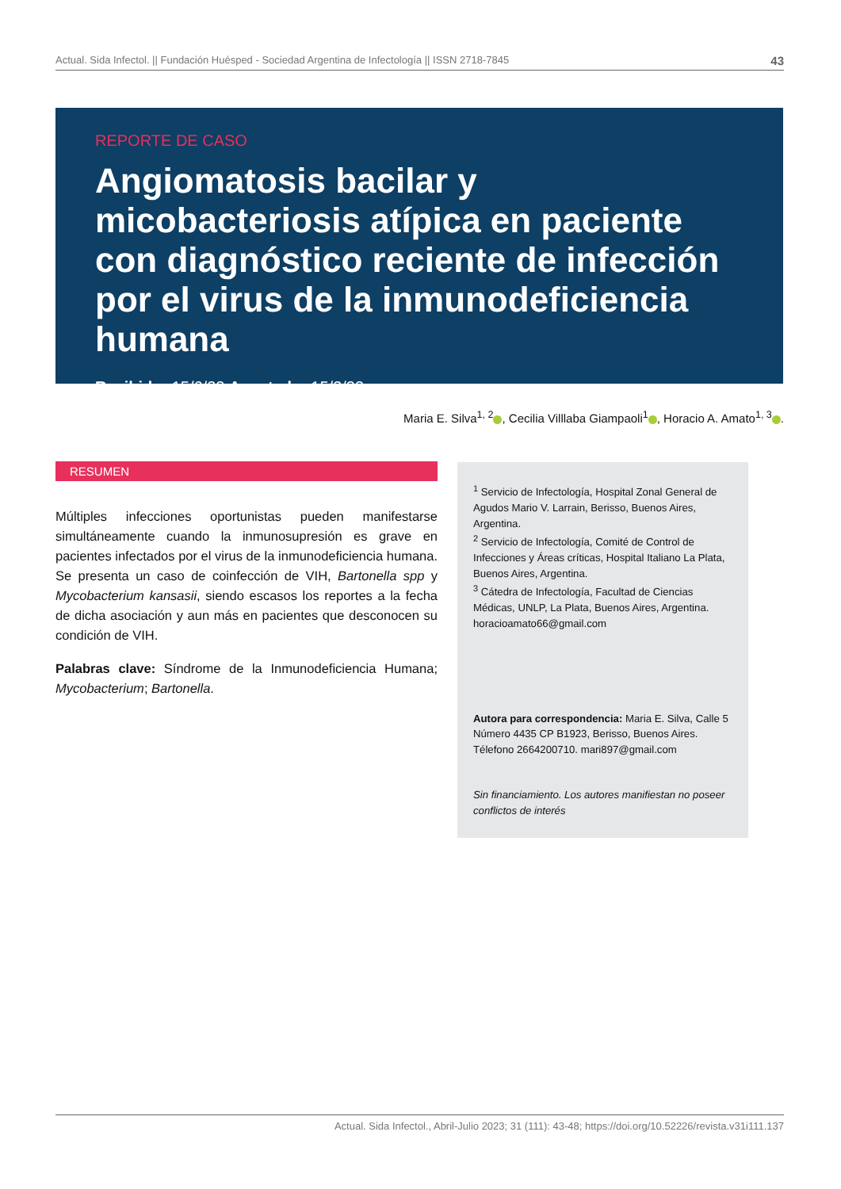Actual. Sida Infectol. || Fundación Huésped - Sociedad Argentina de Infectología || ISSN 2718-7845 43
REPORTE DE CASO
Angiomatosis bacilar y micobacteriosis atípica en paciente con diagnóstico reciente de infección por el virus de la inmunodeficiencia humana
Recibido: 15/6/22 Aceptado: 15/3/23
Maria E. Silva<sup>1, 2</sup> , Cecilia Villlaba Giampaoli<sup>1</sup> , Horacio A. Amato<sup>1, 3</sup> .
RESUMEN
Múltiples infecciones oportunistas pueden manifestarse simultáneamente cuando la inmunosupresión es grave en pacientes infectados por el virus de la inmunodeficiencia humana. Se presenta un caso de coinfección de VIH, Bartonella spp y Mycobacterium kansasii, siendo escasos los reportes a la fecha de dicha asociación y aun más en pacientes que desconocen su condición de VIH.
Palabras clave: Síndrome de la Inmunodeficiencia Humana; Mycobacterium; Bartonella.
<sup>1</sup> Servicio de Infectología, Hospital Zonal General de Agudos Mario V. Larrain, Berisso, Buenos Aires, Argentina.
<sup>2</sup> Servicio de Infectología, Comité de Control de Infecciones y Áreas críticas, Hospital Italiano La Plata, Buenos Aires, Argentina.
<sup>3</sup> Cátedra de Infectología, Facultad de Ciencias Médicas, UNLP, La Plata, Buenos Aires, Argentina. horacioamato66@gmail.com
Autora para correspondencia: Maria E. Silva, Calle 5 Número 4435 CP B1923, Berisso, Buenos Aires. Télefono 2664200710. mari897@gmail.com
Sin financiamiento. Los autores manifiestan no poseer conflictos de interés
Actual. Sida Infectol., Abril-Julio 2023; 31 (111): 43-48; https://doi.org/10.52226/revista.v31i111.137